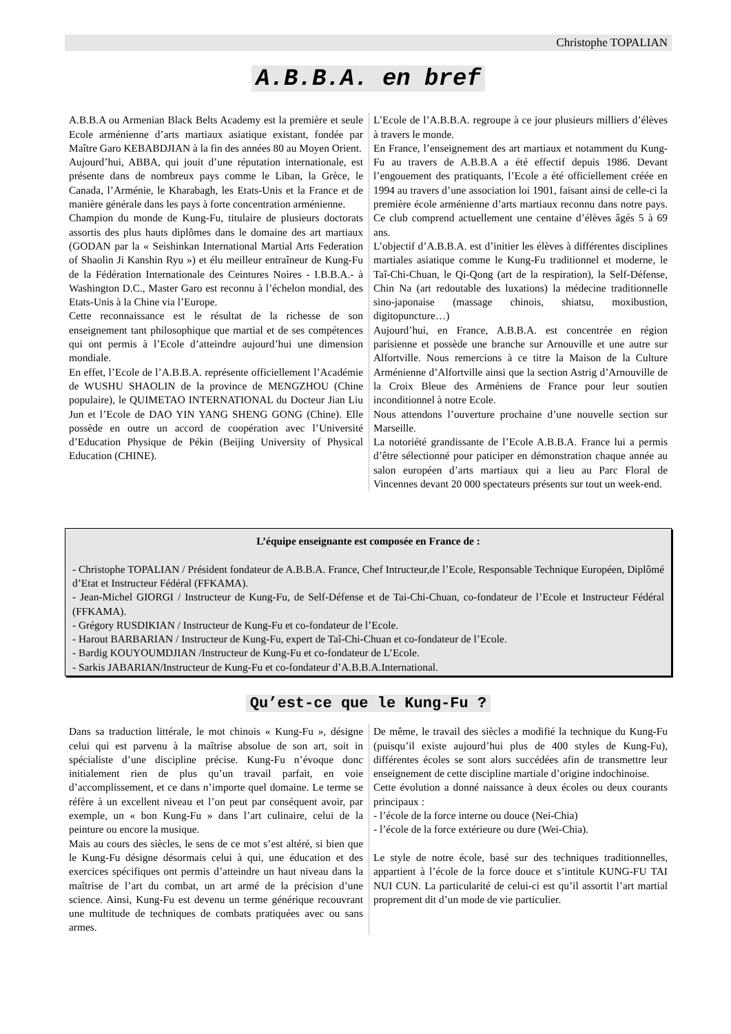Christophe TOPALIAN
A.B.B.A. en bref
A.B.B.A ou Armenian Black Belts Academy est la première et seule Ecole arménienne d’arts martiaux asiatique existant, fondée par Maître Garo KEBABDJIAN à la fin des années 80 au Moyen Orient.
Aujourd’hui, ABBA, qui jouit d’une réputation internationale, est présente dans de nombreux pays comme le Liban, la Grèce, le Canada, l’Arménie, le Kharabagh, les Etats-Unis et la France et de manière générale dans les pays à forte concentration arménienne.
Champion du monde de Kung-Fu, titulaire de plusieurs doctorats assortis des plus hauts diplômes dans le domaine des art martiaux (GODAN par la « Seishinkan International Martial Arts Federation of Shaolin Ji Kanshin Ryu ») et élu meilleur entraîneur de Kung-Fu de la Fédération Internationale des Ceintures Noires - I.B.B.A.- à Washington D.C., Master Garo est reconnu à l’échelon mondial, des Etats-Unis à la Chine via l’Europe.
Cette reconnaissance est le résultat de la richesse de son enseignement tant philosophique que martial et de ses compétences qui ont permis à l’Ecole d’atteindre aujourd’hui une dimension mondiale.
En effet, l’Ecole de l’A.B.B.A. représente officiellement l’Académie de WUSHU SHAOLIN de la province de MENGZHOU (Chine populaire), le QUIMETAO INTERNATIONAL du Docteur Jian Liu Jun et l’Ecole de DAO YIN YANG SHENG GONG (Chine). Elle possède en outre un accord de coopération avec l’Université d’Education Physique de Pékin (Beijing University of Physical Education (CHINE).
L’Ecole de l’A.B.B.A. regroupe à ce jour plusieurs milliers d’élèves à travers le monde.
En France, l’enseignement des art martiaux et notamment du Kung-Fu au travers de A.B.B.A a été effectif depuis 1986. Devant l’engouement des pratiquants, l’Ecole a été officiellement créée en 1994 au travers d’une association loi 1901, faisant ainsi de celle-ci la première école arménienne d’arts martiaux reconnu dans notre pays. Ce club comprend actuellement une centaine d’élèves âgés 5 à 69 ans.
L’objectif d’A.B.B.A. est d’initier les élèves à différentes disciplines martiales asiatique comme le Kung-Fu traditionnel et moderne, le Taî-Chi-Chuan, le Qi-Qong (art de la respiration), la Self-Défense, Chin Na (art redoutable des luxations) la médecine traditionnelle sino-japonaise (massage chinois, shiatsu, moxibustion, digitopuncture…)
Aujourd’hui, en France, A.B.B.A. est concentrée en région parisienne et possède une branche sur Arnouville et une autre sur Alfortville. Nous remercions à ce titre la Maison de la Culture Arménienne d’Alfortville ainsi que la section Astrig d’Arnouville de la Croix Bleue des Arméniens de France pour leur soutien inconditionnel à notre Ecole.
Nous attendons l’ouverture prochaine d’une nouvelle section sur Marseille.
La notoriété grandissante de l’Ecole A.B.B.A. France lui a permis d’être sélectionné pour paticiper en démonstration chaque année au salon européen d’arts martiaux qui a lieu au Parc Floral de Vincennes devant 20 000 spectateurs présents sur tout un week-end.
L’équipe enseignante est composée en France de :
- Christophe TOPALIAN / Président fondateur de A.B.B.A. France, Chef Intructeur,de l’Ecole, Responsable Technique Européen, Diplômé d’Etat et Instructeur Fédéral (FFKAMA).
- Jean-Michel GIORGI / Instructeur de Kung-Fu, de Self-Défense et de Tai-Chi-Chuan, co-fondateur de l’Ecole et Instructeur Fédéral (FFKAMA).
- Grégory RUSDIKIAN / Instructeur de Kung-Fu et co-fondateur de l’Ecole.
- Harout BARBARIAN / Instructeur de Kung-Fu, expert de Taî-Chi-Chuan et co-fondateur de l’Ecole.
- Bardig KOUYOUMDJIAN /Instructeur de Kung-Fu et co-fondateur de L’Ecole.
- Sarkis JABARIAN/Instructeur de Kung-Fu et co-fondateur d’A.B.B.A.International.
Qu’est-ce que le Kung-Fu ?
Dans sa traduction littérale, le mot chinois « Kung-Fu », désigne celui qui est parvenu à la maîtrise absolue de son art, soit in spécialiste d’une discipline précise. Kung-Fu n’évoque donc initialement rien de plus qu’un travail parfait, en voie d’accomplissement, et ce dans n’importe quel domaine. Le terme se réfère à un excellent niveau et l’on peut par conséquent avoir, par exemple, un « bon Kung-Fu » dans l’art culinaire, celui de la peinture ou encore la musique.
Mais au cours des siècles, le sens de ce mot s’est altéré, si bien que le Kung-Fu désigne désormais celui à qui, une éducation et des exercices spécifiques ont permis d’atteindre un haut niveau dans la maîtrise de l’art du combat, un art armé de la précision d’une science. Ainsi, Kung-Fu est devenu un terme générique recouvrant une multitude de techniques de combats pratiquées avec ou sans armes.
De même, le travail des siècles a modifié la technique du Kung-Fu (puisqu’il existe aujourd’hui plus de 400 styles de Kung-Fu), différentes écoles se sont alors succédées afin de transmettre leur enseignement de cette discipline martiale d’origine indochinoise.
Cette évolution a donné naissance à deux écoles ou deux courants principaux :
- l’école de la force interne ou douce (Nei-Chia)
- l’école de la force extérieure ou dure (Wei-Chia).
Le style de notre école, basé sur des techniques traditionnelles, appartient à l’école de la force douce et s’intitule KUNG-FU TAI NUI CUN. La particularité de celui-ci est qu’il assortit l’art martial proprement dit d’un mode de vie particulier.